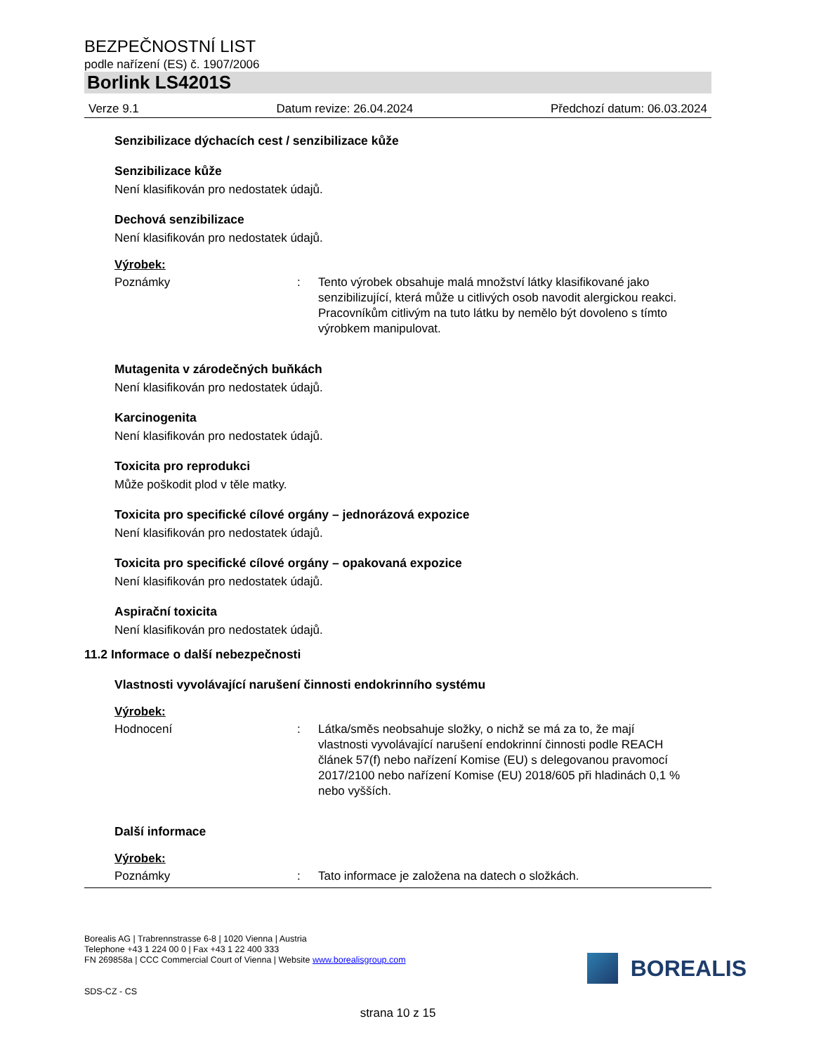BEZPEČNOSTNÍ LIST
podle nařízení (ES) č. 1907/2006
Borlink LS4201S
Verze 9.1 Datum revize: 26.04.2024 Předchozí datum: 06.03.2024
Senzibilizace dýchacích cest / senzibilizace kůže
Senzibilizace kůže
Není klasifikován pro nedostatek údajů.
Dechová senzibilizace
Není klasifikován pro nedostatek údajů.
Výrobek:
Poznámky: Tento výrobek obsahuje malá množství látky klasifikované jako senzibilizující, která může u citlivých osob navodit alergickou reakci.
Pracovníkům citlivým na tuto látku by nemělo být dovoleno s tímto výrobkem manipulovat.
Mutagenita v zárodečných buňkách
Není klasifikován pro nedostatek údajů.
Karcinogenita
Není klasifikován pro nedostatek údajů.
Toxicita pro reprodukci
Může poškodit plod v těle matky.
Toxicita pro specifické cílové orgány – jednorázová expozice
Není klasifikován pro nedostatek údajů.
Toxicita pro specifické cílové orgány – opakovaná expozice
Není klasifikován pro nedostatek údajů.
Aspirační toxicita
Není klasifikován pro nedostatek údajů.
11.2 Informace o další nebezpečnosti
Vlastnosti vyvolávající narušení činnosti endokrinního systému
Výrobek:
Hodnocení: Látka/směs neobsahuje složky, o nichž se má za to, že mají vlastnosti vyvolávající narušení endokrinní činnosti podle REACH článek 57(f) nebo nařízení Komise (EU) s delegovanou pravomocí 2017/2100 nebo nařízení Komise (EU) 2018/605 při hladinách 0,1 % nebo vyšších.
Další informace
Výrobek:
Poznámky: Tato informace je založena na datech o složkách.
Borealis AG | Trabrennstrasse 6-8 | 1020 Vienna | Austria
Telephone +43 1 224 00 0 | Fax +43 1 22 400 333
FN 269858a | CCC Commercial Court of Vienna | Website www.borealisgroup.com
BOREALIS
SDS-CZ - CS
strana 10 z 15